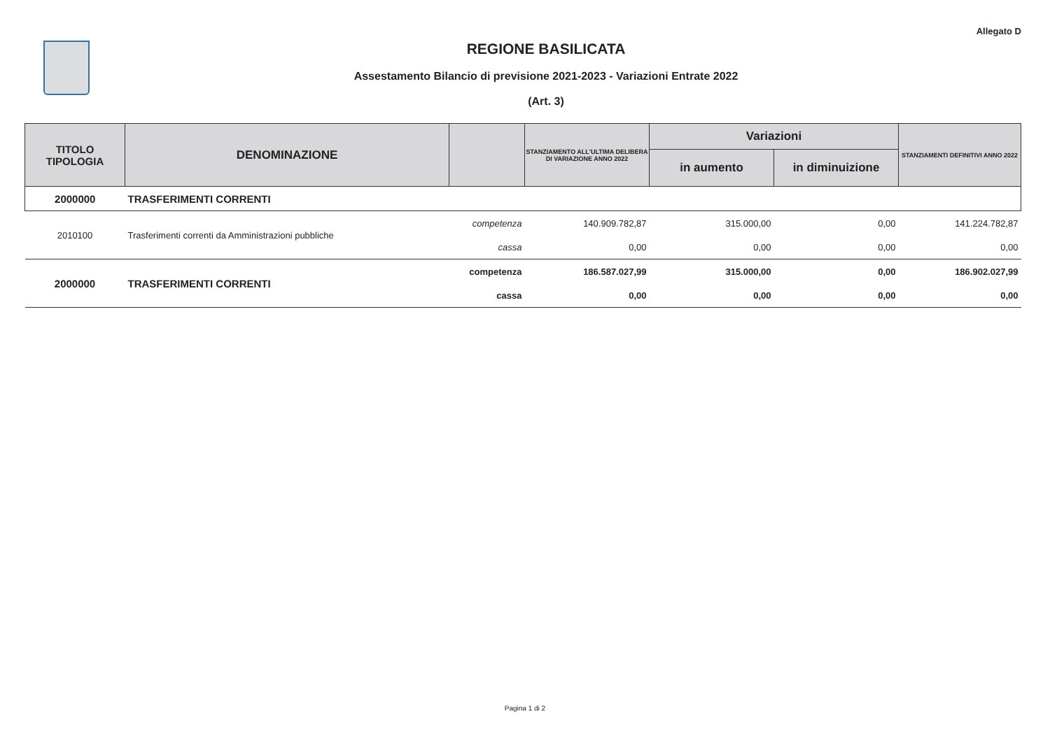Allegato D
REGIONE BASILICATA
Assestamento Bilancio di previsione 2021-2023 - Variazioni Entrate 2022
(Art. 3)
| TITOLO TIPOLOGIA | DENOMINAZIONE | | STANZIAMENTO ALL'ULTIMA DELIBERA DI VARIAZIONE ANNO 2022 | Variazioni | | STANZIAMENTI DEFINITIVI ANNO 2022 |
| --- | --- | --- | --- | --- | --- | --- |
| | | | | in aumento | in diminuizione | |
| 2000000 | TRASFERIMENTI CORRENTI | | | | | |
| 2010100 | Trasferimenti correnti da Amministrazioni pubbliche | competenza | 140.909.782,87 | 315.000,00 | 0,00 | 141.224.782,87 |
| | | cassa | 0,00 | 0,00 | 0,00 | 0,00 |
| 2000000 | TRASFERIMENTI CORRENTI | competenza | 186.587.027,99 | 315.000,00 | 0,00 | 186.902.027,99 |
| | | cassa | 0,00 | 0,00 | 0,00 | 0,00 |
Pagina 1 di 2